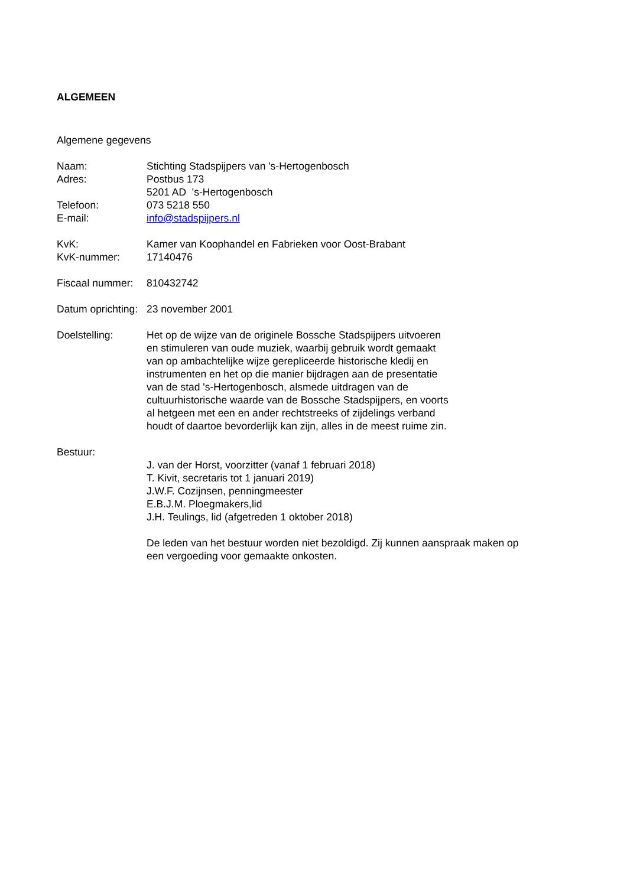ALGEMEEN
Algemene gegevens
Naam: Stichting Stadspijpers van 's-Hertogenbosch
Adres: Postbus 173
5201 AD 's-Hertogenbosch
Telefoon: 073 5218 550
E-mail: info@stadspijpers.nl
KvK: Kamer van Koophandel en Fabrieken voor Oost-Brabant
KvK-nummer: 17140476
Fiscaal nummer:
810432742
Datum oprichting:
23 november 2001
Doelstelling: Het op de wijze van de originele Bossche Stadspijpers uitvoeren
en stimuleren van oude muziek, waarbij gebruik wordt gemaakt
van op ambachtelijke wijze gerepliceerde historische kledij en
instrumenten en het op die manier bijdragen aan de presentatie
van de stad 's-Hertogenbosch, alsmede uitdragen van de
cultuurhistorische waarde van de Bossche Stadspijpers, en voorts
al hetgeen met een en ander rechtstreeks of zijdelings verband
houdt of daartoe bevorderlijk kan zijn, alles in de meest ruime zin.
Bestuur:
J. van der Horst, voorzitter (vanaf 1 februari 2018)
T. Kivit, secretaris tot 1 januari 2019)
J.W.F. Cozijnsen, penningmeester
E.B.J.M. Ploegmakers,lid
J.H. Teulings, lid (afgetreden 1 oktober 2018)
De leden van het bestuur worden niet bezoldigd. Zij kunnen aanspraak maken op
een vergoeding voor gemaakte onkosten.